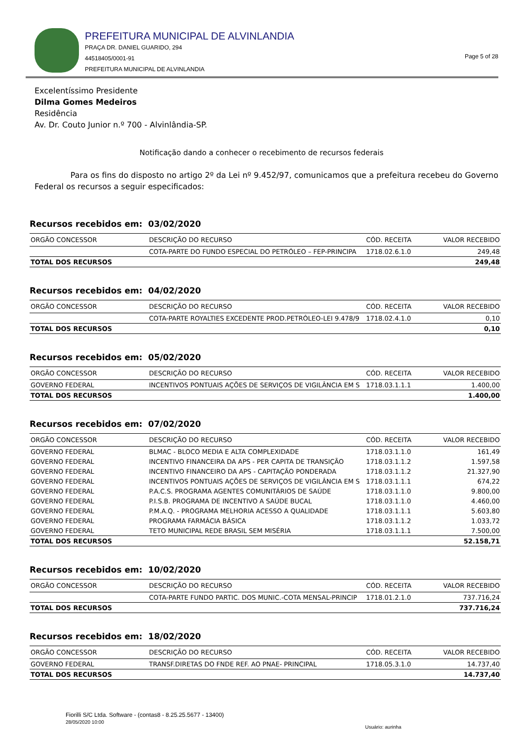PREFEITURA MUNICIPAL DE ALVINLANDIA
PRAÇA DR. DANIEL GUARIDO, 294
44518405/0001-91
PREFEITURA MUNICIPAL DE ALVINLANDIA
Page 5 of 28
Excelentíssimo Presidente
Dilma Gomes Medeiros
Residência
Av. Dr. Couto Junior n.º 700 - Alvinlândia-SP.
Notificação dando a conhecer o recebimento de recursos federais
Para os fins do disposto no artigo 2º da Lei nº 9.452/97, comunicamos que a prefeitura recebeu do Governo Federal os recursos a seguir especificados:
Recursos recebidos em: 03/02/2020
| ORGÃO CONCESSOR | DESCRIÇÃO DO RECURSO | CÓD. RECEITA | VALOR RECEBIDO |
| --- | --- | --- | --- |
| | COTA-PARTE DO FUNDO ESPECIAL DO PETRÓLEO – FEP-PRINCIPA | 1718.02.6.1.0 | 249,48 |
| TOTAL DOS RECURSOS | | | 249,48 |
Recursos recebidos em: 04/02/2020
| ORGÃO CONCESSOR | DESCRIÇÃO DO RECURSO | CÓD. RECEITA | VALOR RECEBIDO |
| --- | --- | --- | --- |
| | COTA-PARTE ROYALTIES EXCEDENTE PROD.PETRÓLEO-LEI 9.478/9 | 1718.02.4.1.0 | 0,10 |
| TOTAL DOS RECURSOS | | | 0,10 |
Recursos recebidos em: 05/02/2020
| ORGÃO CONCESSOR | DESCRIÇÃO DO RECURSO | CÓD. RECEITA | VALOR RECEBIDO |
| --- | --- | --- | --- |
| GOVERNO FEDERAL | INCENTIVOS PONTUAIS AÇÕES DE SERVIÇOS DE VIGILÂNCIA EM S | 1718.03.1.1.1 | 1.400,00 |
| TOTAL DOS RECURSOS | | | 1.400,00 |
Recursos recebidos em: 07/02/2020
| ORGÃO CONCESSOR | DESCRIÇÃO DO RECURSO | CÓD. RECEITA | VALOR RECEBIDO |
| --- | --- | --- | --- |
| GOVERNO FEDERAL | BLMAC - BLOCO MEDIA E ALTA COMPLEXIDADE | 1718.03.1.1.0 | 161,49 |
| GOVERNO FEDERAL | INCENTIVO FINANCEIRA DA APS - PER CAPITA DE TRANSIÇÃO | 1718.03.1.1.2 | 1.597,58 |
| GOVERNO FEDERAL | INCENTIVO FINANCEIRO DA APS - CAPITAÇÃO PONDERADA | 1718.03.1.1.2 | 21.327,90 |
| GOVERNO FEDERAL | INCENTIVOS PONTUAIS AÇÕES DE SERVIÇOS DE VIGILÂNCIA EM S | 1718.03.1.1.1 | 674,22 |
| GOVERNO FEDERAL | P.A.C.S. PROGRAMA AGENTES COMUNITÁRIOS DE SAÚDE | 1718.03.1.1.0 | 9.800,00 |
| GOVERNO FEDERAL | P.I.S.B. PROGRAMA DE INCENTIVO A SAÚDE BUCAL | 1718.03.1.1.0 | 4.460,00 |
| GOVERNO FEDERAL | P.M.A.Q. - PROGRAMA MELHORIA ACESSO A QUALIDADE | 1718.03.1.1.1 | 5.603,80 |
| GOVERNO FEDERAL | PROGRAMA FARMÁCIA BÁSICA | 1718.03.1.1.2 | 1.033,72 |
| GOVERNO FEDERAL | TETO MUNICIPAL REDE BRASIL SEM MISÉRIA | 1718.03.1.1.1 | 7.500,00 |
| TOTAL DOS RECURSOS | | | 52.158,71 |
Recursos recebidos em: 10/02/2020
| ORGÃO CONCESSOR | DESCRIÇÃO DO RECURSO | CÓD. RECEITA | VALOR RECEBIDO |
| --- | --- | --- | --- |
| | COTA-PARTE FUNDO PARTIC. DOS MUNIC.-COTA MENSAL-PRINCIP | 1718.01.2.1.0 | 737.716,24 |
| TOTAL DOS RECURSOS | | | 737.716,24 |
Recursos recebidos em: 18/02/2020
| ORGÃO CONCESSOR | DESCRIÇÃO DO RECURSO | CÓD. RECEITA | VALOR RECEBIDO |
| --- | --- | --- | --- |
| GOVERNO FEDERAL | TRANSF.DIRETAS DO FNDE REF. AO PNAE- PRINCIPAL | 1718.05.3.1.0 | 14.737,40 |
| TOTAL DOS RECURSOS | | | 14.737,40 |
Fiorilli S/C Ltda. Software - (contas8 - 8.25.25.5677 - 13400)
28/05/2020 10:00
Usuário: aurinha